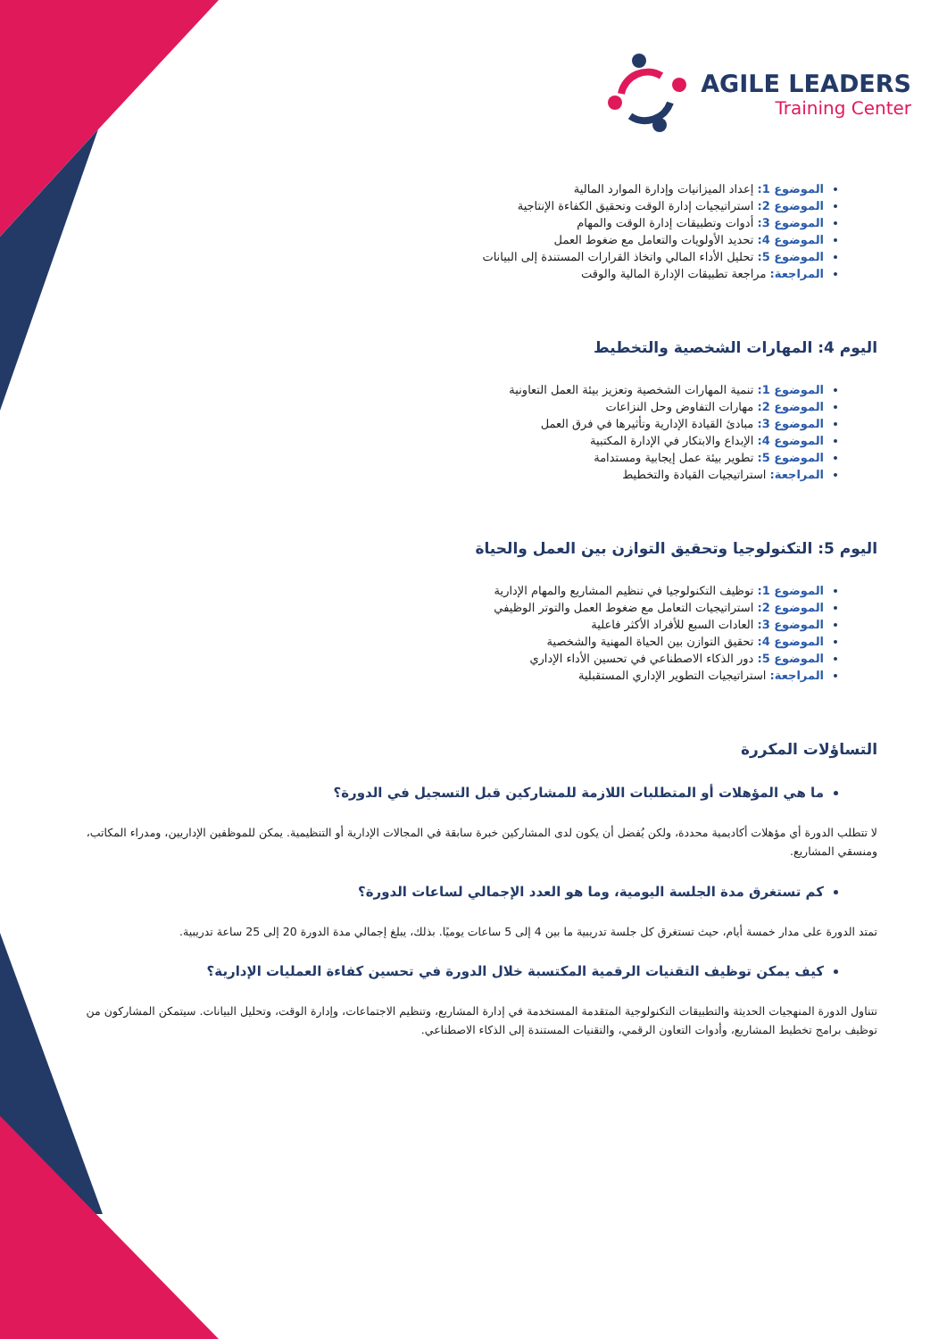AGILE LEADERS
Training Center
الموضوع 1: إعداد الميزانيات وإدارة الموارد المالية
الموضوع 2: استراتيجيات إدارة الوقت وتحقيق الكفاءة الإنتاجية
الموضوع 3: أدوات وتطبيقات إدارة الوقت والمهام
الموضوع 4: تحديد الأولويات والتعامل مع ضغوط العمل
الموضوع 5: تحليل الأداء المالي واتخاذ القرارات المستندة إلى البيانات
المراجعة: مراجعة تطبيقات الإدارة المالية والوقت
اليوم 4: المهارات الشخصية والتخطيط
الموضوع 1: تنمية المهارات الشخصية وتعزيز بيئة العمل التعاونية
الموضوع 2: مهارات التفاوض وحل النزاعات
الموضوع 3: مبادئ القيادة الإدارية وتأثيرها في فرق العمل
الموضوع 4: الإبداع والابتكار في الإدارة المكتبية
الموضوع 5: تطوير بيئة عمل إيجابية ومستدامة
المراجعة: استراتيجيات القيادة والتخطيط
اليوم 5: التكنولوجيا وتحقيق التوازن بين العمل والحياة
الموضوع 1: توظيف التكنولوجيا في تنظيم المشاريع والمهام الإدارية
الموضوع 2: استراتيجيات التعامل مع ضغوط العمل والتوتر الوظيفي
الموضوع 3: العادات السبع للأفراد الأكثر فاعلية
الموضوع 4: تحقيق التوازن بين الحياة المهنية والشخصية
الموضوع 5: دور الذكاء الاصطناعي في تحسين الأداء الإداري
المراجعة: استراتيجيات التطوير الإداري المستقبلية
التساؤلات المكررة
ما هي المؤهلات أو المتطلبات اللازمة للمشاركين قبل التسجيل في الدورة؟
لا تتطلب الدورة أي مؤهلات أكاديمية محددة، ولكن يُفضل أن يكون لدى المشاركين خبرة سابقة في المجالات الإدارية أو التنظيمية. يمكن للموظفين الإداريين، ومدراء المكاتب، ومنسقي المشاريع.
كم تستغرق مدة الجلسة اليومية، وما هو العدد الإجمالي لساعات الدورة؟
تمتد الدورة على مدار خمسة أيام، حيث تستغرق كل جلسة تدريبية ما بين 4 إلى 5 ساعات يوميًا. بذلك، يبلغ إجمالي مدة الدورة 20 إلى 25 ساعة تدريبية.
كيف يمكن توظيف التقنيات الرقمية المكتسبة خلال الدورة في تحسين كفاءة العمليات الإدارية؟
تتناول الدورة المنهجيات الحديثة والتطبيقات التكنولوجية المتقدمة المستخدمة في إدارة المشاريع، وتنظيم الاجتماعات، وإدارة الوقت، وتحليل البيانات. سيتمكن المشاركون من توظيف برامج تخطيط المشاريع، وأدوات التعاون الرقمي، والتقنيات المستندة إلى الذكاء الاصطناعي.